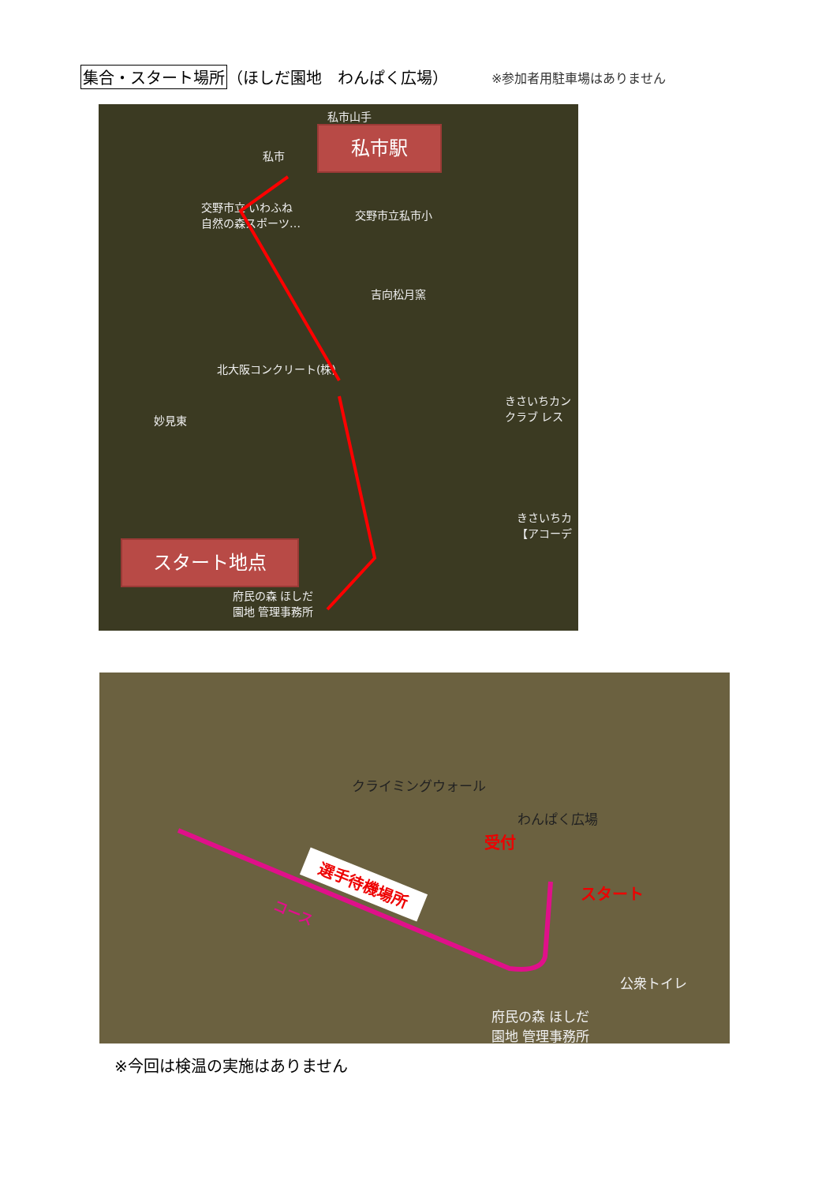集合・スタート場所 （ほしだ園地　わんぱく広場） ※参加者用駐車場はありません
私市駅
私市山手
私市
交野市立 いわふね
自然の森スポーツ…
交野市立私市小
吉向松月窯
北大阪コンクリート(株)
妙見東
きさいちカン
クラブ レス
きさいちカ
【アコーデ
スタート地点
府民の森 ほしだ
園地 管理事務所
クライミングウォール
わんぱく広場
受付
スタート
選手待機場所
コース
公衆トイレ
府民の森 ほしだ
園地 管理事務所
※今回は検温の実施はありません